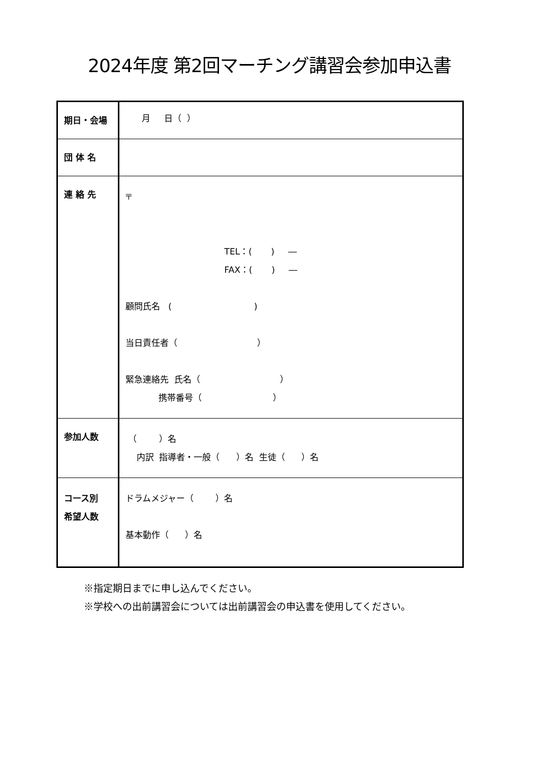2024年度 第2回マーチング講習会参加申込書
| 期日・会場 | 月 日（ ） |
| 団 体 名 | |
| 連 絡 先 | 〒 TEL：( ) ― FAX：( ) ― 顧問氏名 ( ) 当日責任者（ ） 緊急連絡先 氏名（ ） 携帯番号（ ） |
| 参加人数 | （ ）名 内訳 指導者・一般（ ）名 生徒（ ）名 |
| コース別 希望人数 | ドラムメジャー（ ）名 基本動作（ ）名 |
※指定期日までに申し込んでください。
※学校への出前講習会については出前講習会の申込書を使用してください。